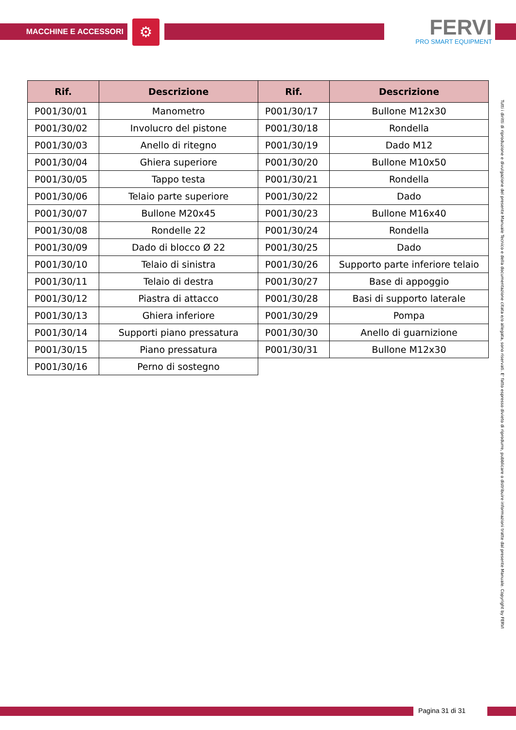MACCHINE E ACCESSORI ⚙
FERVI
PRO SMART EQUIPMENT
| Rif. | Descrizione | Rif. | Descrizione |
| --- | --- | --- | --- |
| P001/30/01 | Manometro | P001/30/17 | Bullone M12x30 |
| P001/30/02 | Involucro del pistone | P001/30/18 | Rondella |
| P001/30/03 | Anello di ritegno | P001/30/19 | Dado M12 |
| P001/30/04 | Ghiera superiore | P001/30/20 | Bullone M10x50 |
| P001/30/05 | Tappo testa | P001/30/21 | Rondella |
| P001/30/06 | Telaio parte superiore | P001/30/22 | Dado |
| P001/30/07 | Bullone M20x45 | P001/30/23 | Bullone M16x40 |
| P001/30/08 | Rondelle 22 | P001/30/24 | Rondella |
| P001/30/09 | Dado di blocco Ø 22 | P001/30/25 | Dado |
| P001/30/10 | Telaio di sinistra | P001/30/26 | Supporto parte inferiore telaio |
| P001/30/11 | Telaio di destra | P001/30/27 | Base di appoggio |
| P001/30/12 | Piastra di attacco | P001/30/28 | Basi di supporto laterale |
| P001/30/13 | Ghiera inferiore | P001/30/29 | Pompa |
| P001/30/14 | Supporti piano pressatura | P001/30/30 | Anello di guarnizione |
| P001/30/15 | Piano pressatura | P001/30/31 | Bullone M12x30 |
| P001/30/16 | Perno di sostegno | | |
Tutti i diritti di riproduzione e divulgazione del presente Manuale Tecnico e della documentazione citata e/o allegata, sono riservati. E' fatto espresso divieto di riprodurre, pubblicare o distribuire informazioni tratte dal presente Manuale. Copyright by FERVI
Pagina 31 di 31